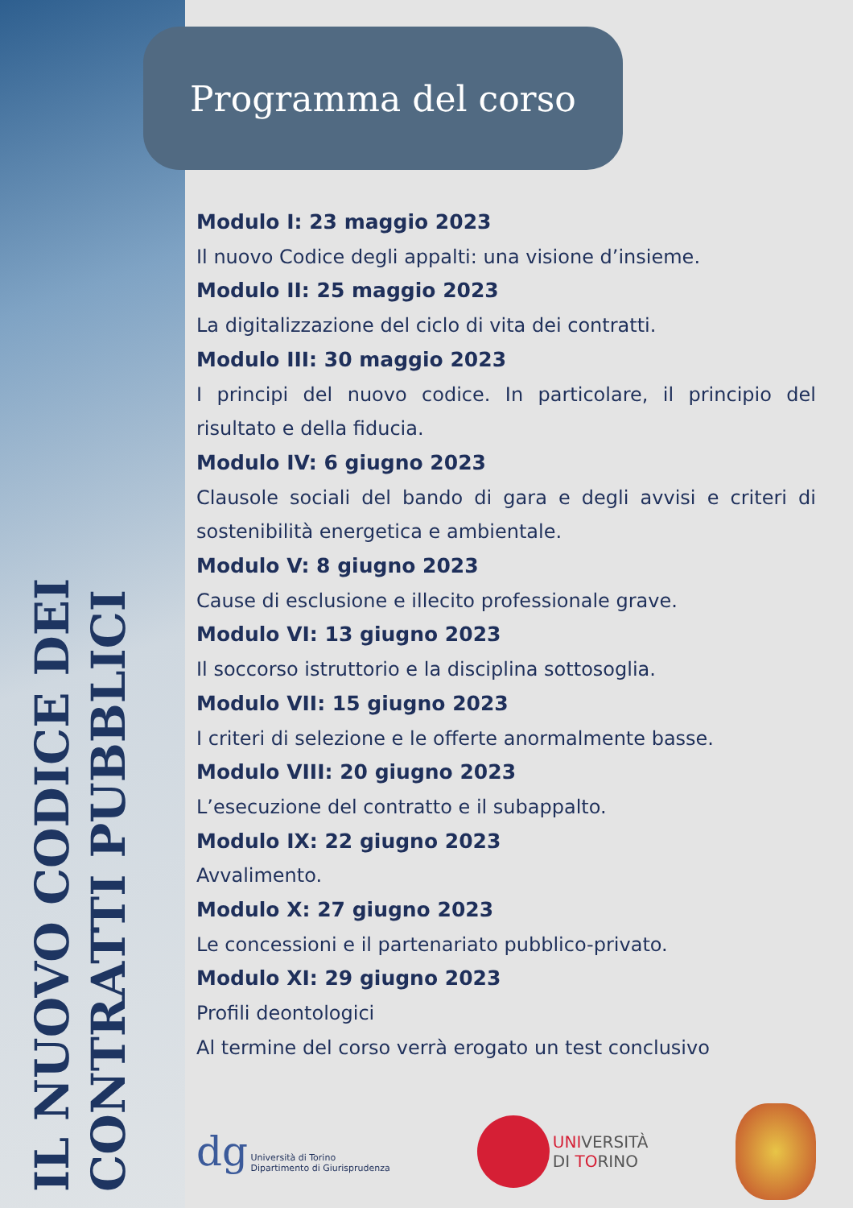IL NUOVO CODICE DEI
CONTRATTI PUBBLICI
Programma del corso
Modulo I: 23 maggio 2023
Il nuovo Codice degli appalti: una visione d’insieme.
Modulo II: 25 maggio 2023
La digitalizzazione del ciclo di vita dei contratti.
Modulo III: 30 maggio 2023
I principi del nuovo codice. In particolare, il principio del risultato e della fiducia.
Modulo IV: 6 giugno 2023
Clausole sociali del bando di gara e degli avvisi e criteri di sostenibilità energetica e ambientale.
Modulo V: 8 giugno 2023
Cause di esclusione e illecito professionale grave.
Modulo VI: 13 giugno 2023
Il soccorso istruttorio e la disciplina sottosoglia.
Modulo VII: 15 giugno 2023
I criteri di selezione e le offerte anormalmente basse.
Modulo VIII: 20 giugno 2023
L’esecuzione del contratto e il subappalto.
Modulo IX: 22 giugno 2023
Avvalimento.
Modulo X: 27 giugno 2023
Le concessioni e il partenariato pubblico-privato.
Modulo XI: 29 giugno 2023
Profili deontologici
Al termine del corso verrà erogato un test conclusivo
dg Università di Torino
Dipartimento di Giurisprudenza
UNIVERSITÀ
DI TORINO